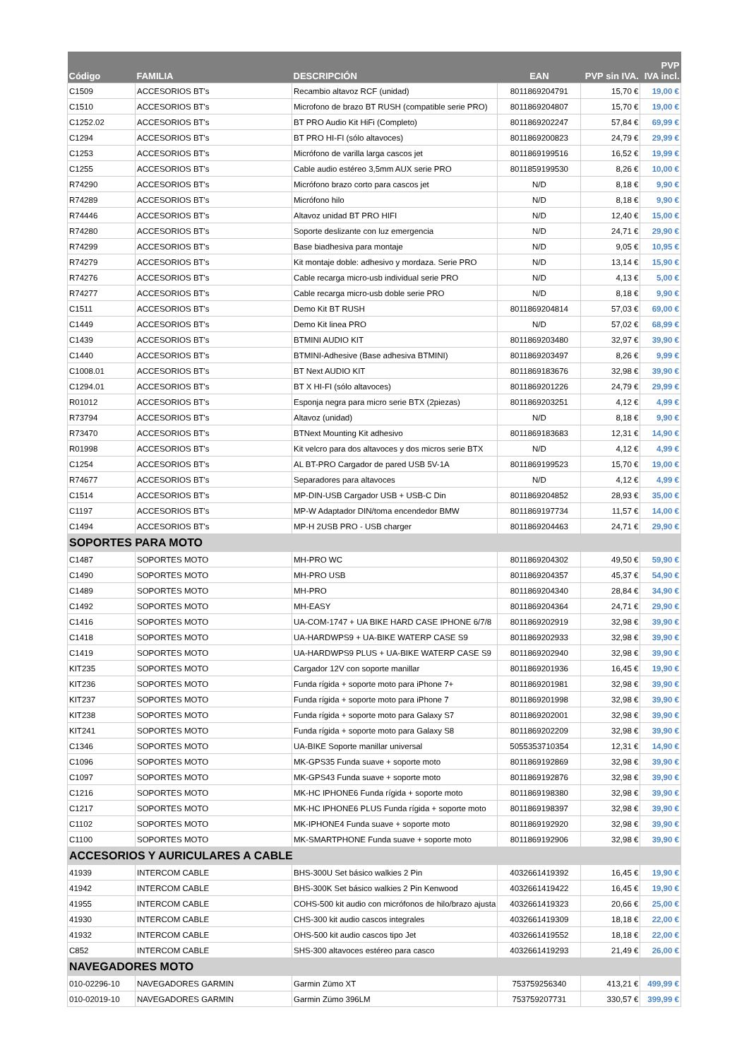| Código | FAMILIA | DESCRIPCIÓN | EAN | PVP sin IVA. | PVP IVA incl. |
| --- | --- | --- | --- | --- | --- |
| C1509 | ACCESORIOS BT's | Recambio altavoz RCF (unidad) | 8011869204791 | 15,70 € | 19,00 € |
| C1510 | ACCESORIOS BT's | Microfono de brazo BT RUSH (compatible serie PRO) | 8011869204807 | 15,70 € | 19,00 € |
| C1252.02 | ACCESORIOS BT's | BT PRO Audio Kit HiFi (Completo) | 8011869202247 | 57,84 € | 69,99 € |
| C1294 | ACCESORIOS BT's | BT PRO HI-FI (sólo altavoces) | 8011869200823 | 24,79 € | 29,99 € |
| C1253 | ACCESORIOS BT's | Micrófono de varilla larga cascos jet | 8011869199516 | 16,52 € | 19,99 € |
| C1255 | ACCESORIOS BT's | Cable audio estéreo 3,5mm AUX serie PRO | 8011859199530 | 8,26 € | 10,00 € |
| R74290 | ACCESORIOS BT's | Micrófono brazo corto para cascos jet | N/D | 8,18 € | 9,90 € |
| R74289 | ACCESORIOS BT's | Micrófono hilo | N/D | 8,18 € | 9,90 € |
| R74446 | ACCESORIOS BT's | Altavoz unidad BT PRO HIFI | N/D | 12,40 € | 15,00 € |
| R74280 | ACCESORIOS BT's | Soporte deslizante con luz emergencia | N/D | 24,71 € | 29,90 € |
| R74299 | ACCESORIOS BT's | Base biadhesiva para montaje | N/D | 9,05 € | 10,95 € |
| R74279 | ACCESORIOS BT's | Kit montaje doble: adhesivo y mordaza. Serie PRO | N/D | 13,14 € | 15,90 € |
| R74276 | ACCESORIOS BT's | Cable recarga micro-usb individual serie PRO | N/D | 4,13 € | 5,00 € |
| R74277 | ACCESORIOS BT's | Cable recarga micro-usb doble serie PRO | N/D | 8,18 € | 9,90 € |
| C1511 | ACCESORIOS BT's | Demo Kit BT RUSH | 8011869204814 | 57,03 € | 69,00 € |
| C1449 | ACCESORIOS BT's | Demo Kit linea PRO | N/D | 57,02 € | 68,99 € |
| C1439 | ACCESORIOS BT's | BTMINI AUDIO KIT | 8011869203480 | 32,97 € | 39,90 € |
| C1440 | ACCESORIOS BT's | BTMINI-Adhesive (Base adhesiva BTMINI) | 8011869203497 | 8,26 € | 9,99 € |
| C1008.01 | ACCESORIOS BT's | BT Next AUDIO KIT | 8011869183676 | 32,98 € | 39,90 € |
| C1294.01 | ACCESORIOS BT's | BT X HI-FI (sólo altavoces) | 8011869201226 | 24,79 € | 29,99 € |
| R01012 | ACCESORIOS BT's | Esponja negra para micro serie BTX (2piezas) | 8011869203251 | 4,12 € | 4,99 € |
| R73794 | ACCESORIOS BT's | Altavoz (unidad) | N/D | 8,18 € | 9,90 € |
| R73470 | ACCESORIOS BT's | BTNext Mounting Kit adhesivo | 8011869183683 | 12,31 € | 14,90 € |
| R01998 | ACCESORIOS BT's | Kit velcro para dos altavoces y dos micros serie BTX | N/D | 4,12 € | 4,99 € |
| C1254 | ACCESORIOS BT's | AL BT-PRO Cargador de pared USB 5V-1A | 8011869199523 | 15,70 € | 19,00 € |
| R74677 | ACCESORIOS BT's | Separadores para altavoces | N/D | 4,12 € | 4,99 € |
| C1514 | ACCESORIOS BT's | MP-DIN-USB Cargador USB + USB-C Din | 8011869204852 | 28,93 € | 35,00 € |
| C1197 | ACCESORIOS BT's | MP-W Adaptador DIN/toma encendedor BMW | 8011869197734 | 11,57 € | 14,00 € |
| C1494 | ACCESORIOS BT's | MP-H 2USB PRO - USB charger | 8011869204463 | 24,71 € | 29,90 € |
| SOPORTES PARA MOTO | | | | | |
| C1487 | SOPORTES MOTO | MH-PRO WC | 8011869204302 | 49,50 € | 59,90 € |
| C1490 | SOPORTES MOTO | MH-PRO USB | 8011869204357 | 45,37 € | 54,90 € |
| C1489 | SOPORTES MOTO | MH-PRO | 8011869204340 | 28,84 € | 34,90 € |
| C1492 | SOPORTES MOTO | MH-EASY | 8011869204364 | 24,71 € | 29,90 € |
| C1416 | SOPORTES MOTO | UA-COM-1747 + UA BIKE HARD CASE IPHONE 6/7/8 | 8011869202919 | 32,98 € | 39,90 € |
| C1418 | SOPORTES MOTO | UA-HARDWPS9 + UA-BIKE WATERP CASE S9 | 8011869202933 | 32,98 € | 39,90 € |
| C1419 | SOPORTES MOTO | UA-HARDWPS9 PLUS + UA-BIKE WATERP CASE S9 | 8011869202940 | 32,98 € | 39,90 € |
| KIT235 | SOPORTES MOTO | Cargador 12V con soporte manillar | 8011869201936 | 16,45 € | 19,90 € |
| KIT236 | SOPORTES MOTO | Funda rígida + soporte moto para iPhone 7+ | 8011869201981 | 32,98 € | 39,90 € |
| KIT237 | SOPORTES MOTO | Funda rígida + soporte moto para iPhone 7 | 8011869201998 | 32,98 € | 39,90 € |
| KIT238 | SOPORTES MOTO | Funda rígida + soporte moto para Galaxy S7 | 8011869202001 | 32,98 € | 39,90 € |
| KIT241 | SOPORTES MOTO | Funda rígida + soporte moto para Galaxy S8 | 8011869202209 | 32,98 € | 39,90 € |
| C1346 | SOPORTES MOTO | UA-BIKE Soporte manillar universal | 5055353710354 | 12,31 € | 14,90 € |
| C1096 | SOPORTES MOTO | MK-GPS35 Funda suave + soporte moto | 8011869192869 | 32,98 € | 39,90 € |
| C1097 | SOPORTES MOTO | MK-GPS43 Funda suave + soporte moto | 8011869192876 | 32,98 € | 39,90 € |
| C1216 | SOPORTES MOTO | MK-HC IPHONE6 Funda rígida + soporte moto | 8011869198380 | 32,98 € | 39,90 € |
| C1217 | SOPORTES MOTO | MK-HC IPHONE6 PLUS Funda rígida + soporte moto | 8011869198397 | 32,98 € | 39,90 € |
| C1102 | SOPORTES MOTO | MK-IPHONE4 Funda suave + soporte moto | 8011869192920 | 32,98 € | 39,90 € |
| C1100 | SOPORTES MOTO | MK-SMARTPHONE Funda suave + soporte moto | 8011869192906 | 32,98 € | 39,90 € |
| ACCESORIOS Y AURICULARES A CABLE | | | | | |
| 41939 | INTERCOM CABLE | BHS-300U Set básico walkies 2 Pin | 4032661419392 | 16,45 € | 19,90 € |
| 41942 | INTERCOM CABLE | BHS-300K Set básico walkies 2 Pin Kenwood | 4032661419422 | 16,45 € | 19,90 € |
| 41955 | INTERCOM CABLE | COHS-500 kit audio con micrófonos de hilo/brazo ajusta | 4032661419323 | 20,66 € | 25,00 € |
| 41930 | INTERCOM CABLE | CHS-300 kit audio cascos integrales | 4032661419309 | 18,18 € | 22,00 € |
| 41932 | INTERCOM CABLE | OHS-500 kit audio cascos tipo Jet | 4032661419552 | 18,18 € | 22,00 € |
| C852 | INTERCOM CABLE | SHS-300 altavoces estéreo para casco | 4032661419293 | 21,49 € | 26,00 € |
| NAVEGADORES MOTO | | | | | |
| 010-02296-10 | NAVEGADORES GARMIN | Garmin Zümo XT | 753759256340 | 413,21 € | 499,99 € |
| 010-02019-10 | NAVEGADORES GARMIN | Garmin Zümo 396LM | 753759207731 | 330,57 € | 399,99 € |